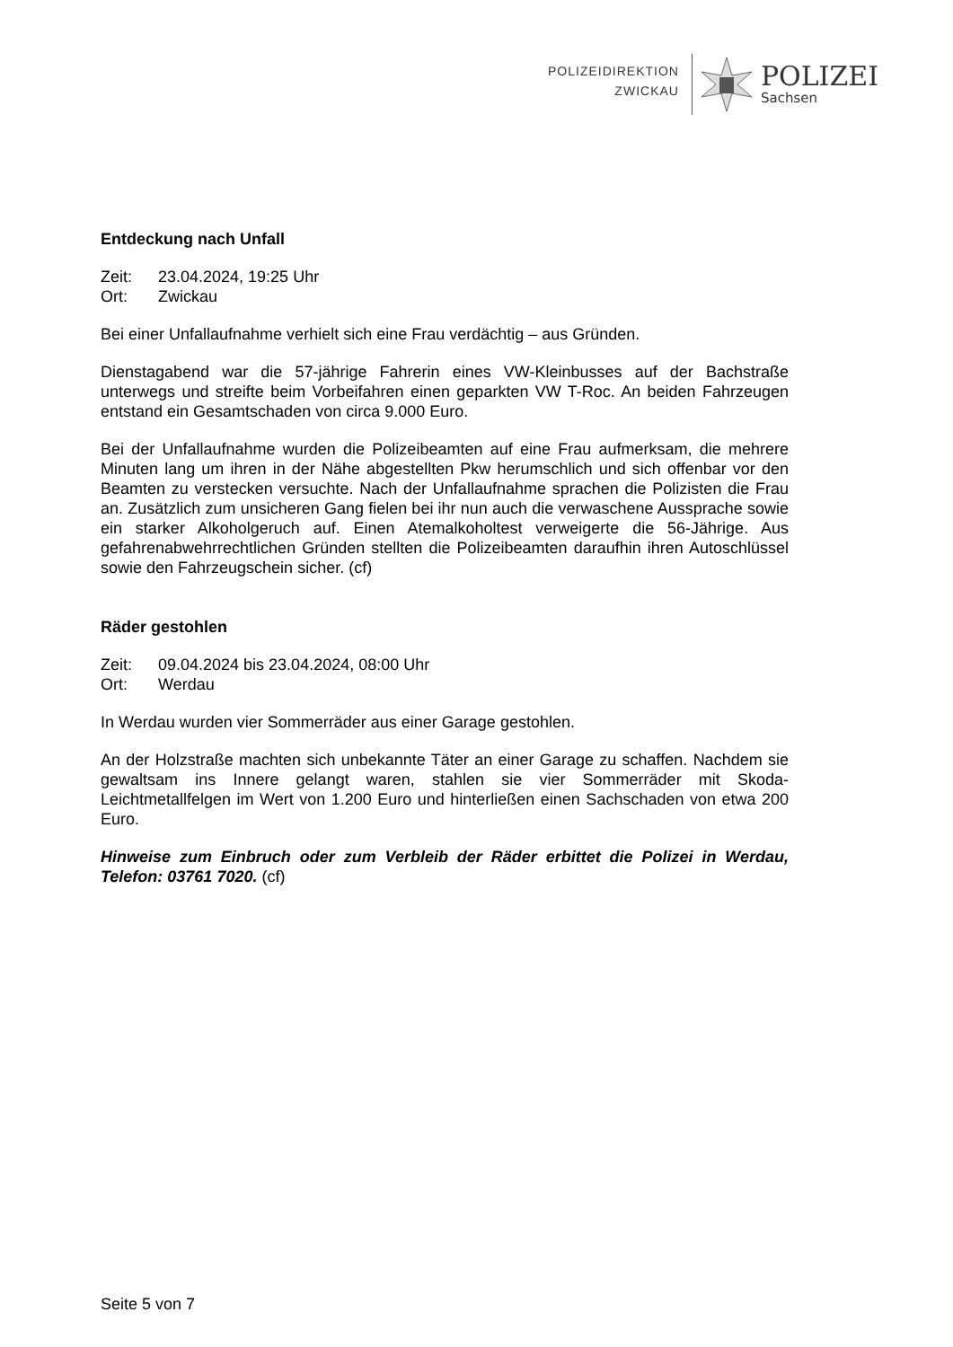POLIZEIDIREKTION
ZWICKAU
POLIZEI
Sachsen
Entdeckung nach Unfall
Zeit: 23.04.2024, 19:25 Uhr
Ort: Zwickau
Bei einer Unfallaufnahme verhielt sich eine Frau verdächtig – aus Gründen.
Dienstagabend war die 57-jährige Fahrerin eines VW-Kleinbusses auf der Bachstraße unterwegs und streifte beim Vorbeifahren einen geparkten VW T-Roc. An beiden Fahrzeugen entstand ein Gesamtschaden von circa 9.000 Euro.
Bei der Unfallaufnahme wurden die Polizeibeamten auf eine Frau aufmerksam, die mehrere Minuten lang um ihren in der Nähe abgestellten Pkw herumschlich und sich offenbar vor den Beamten zu verstecken versuchte. Nach der Unfallaufnahme sprachen die Polizisten die Frau an. Zusätzlich zum unsicheren Gang fielen bei ihr nun auch die verwaschene Aussprache sowie ein starker Alkoholgeruch auf. Einen Atemalkoholtest verweigerte die 56-Jährige. Aus gefahrenabwehrrechtlichen Gründen stellten die Polizeibeamten daraufhin ihren Autoschlüssel sowie den Fahrzeugschein sicher. (cf)
Räder gestohlen
Zeit: 09.04.2024 bis 23.04.2024, 08:00 Uhr
Ort: Werdau
In Werdau wurden vier Sommerräder aus einer Garage gestohlen.
An der Holzstraße machten sich unbekannte Täter an einer Garage zu schaffen. Nachdem sie gewaltsam ins Innere gelangt waren, stahlen sie vier Sommerräder mit Skoda-Leichtmetallfelgen im Wert von 1.200 Euro und hinterließen einen Sachschaden von etwa 200 Euro.
Hinweise zum Einbruch oder zum Verbleib der Räder erbittet die Polizei in Werdau, Telefon: 03761 7020. (cf)
Seite 5 von 7